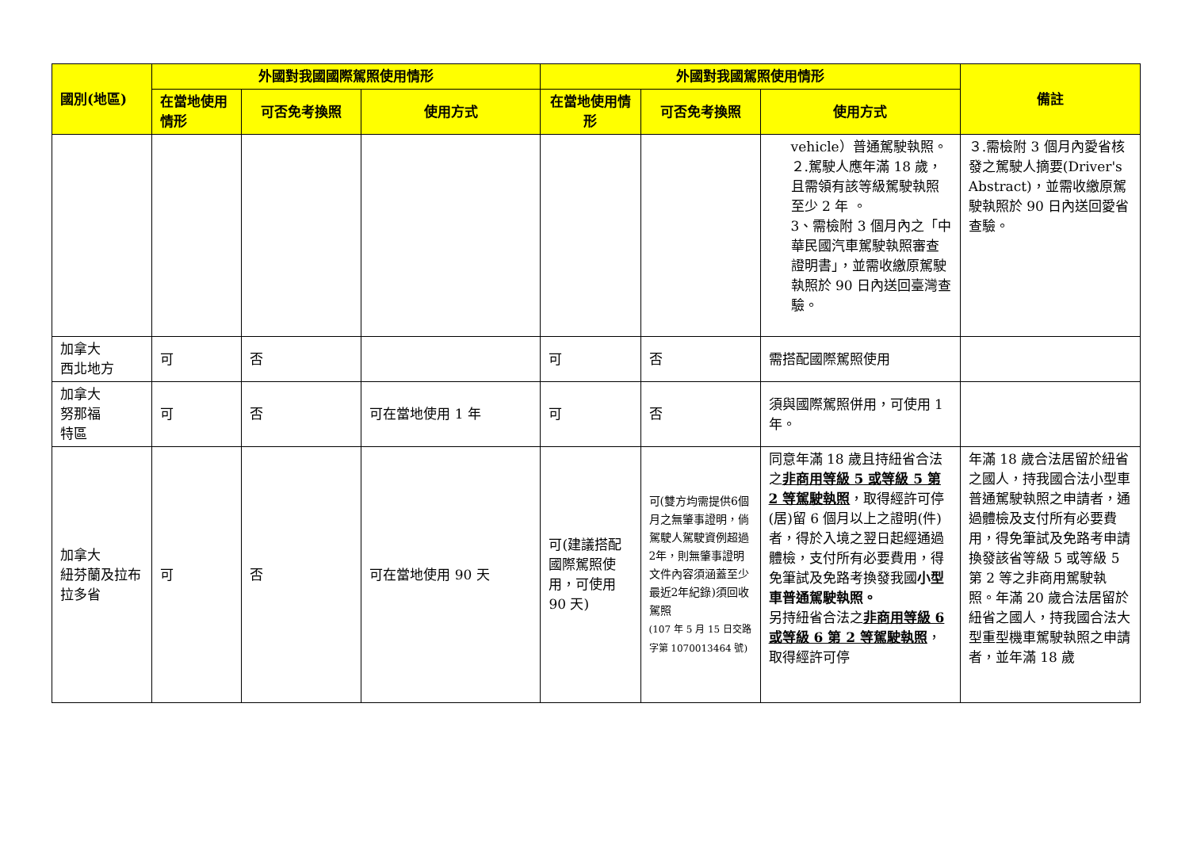| 國別(地區) | 外國對我國國際駕照使用情形 | | | 外國對我國駕照使用情形 | | | 備註 |
| --- | --- | --- | --- | --- | --- | --- | --- |
| | 在當地使用情形 | 可否免考換照 | 使用方式 | 在當地使用情形 | 可否免考換照 | 使用方式 | |
| | | | | | | vehicle）普通駕駛執照。 ２.駕駛人應年滿 18 歲，且需領有該等級駕駛執照至少 2 年 。 3、需檢附 3 個月內之「中華民國汽車駕駛執照審查證明書」，並需收繳原駕駛執照於 90 日內送回臺灣查驗。 | ３.需檢附 3 個月內愛省核發之駕駛人摘要(Driver's Abstract)，並需收繳原駕駛執照於 90 日內送回愛省查驗。 |
| 加拿大 西北地方 | 可 | 否 | | 可 | 否 | 需搭配國際駕照使用 | |
| 加拿大 努那福 特區 | 可 | 否 | 可在當地使用 1 年 | 可 | 否 | 須與國際駕照併用，可使用 1 年。 | |
| 加拿大 紐芬蘭及拉布拉多省 | 可 | 否 | 可在當地使用 90 天 | 可(建議搭配國際駕照使用，可使用 90 天) | 可(雙方均需提供6個月之無肇事證明，倘駕駛人駕駛資例超過2年，則無肇事證明文件內容須涵蓋至少最近2年紀錄)須回收駕照 (107 年 5 月 15 日交路字第 1070013464 號) | 同意年滿 18 歲且持紐省合法之 非商用等級 5 或等級 5 第 2 等駕駛執照 ，取得經許可停(居)留 6 個月以上之證明(件)者，得於入境之翌日起經通過體檢，支付所有必要費用，得免筆試及免路考換發我國 小型車普通駕駛執照。 另持紐省合法之 非商用等級 6 或等級 6 第 2 等駕駛執照 ，取得經許可停 | 年滿 18 歲合法居留於紐省之國人，持我國合法小型車普通駕駛執照之申請者，通過體檢及支付所有必要費用，得免筆試及免路考申請換發該省等級 5 或等級 5 第 2 等之非商用駕駛執照。年滿 20 歲合法居留於紐省之國人，持我國合法大型重型機車駕駛執照之申請者，並年滿 18 歲 |